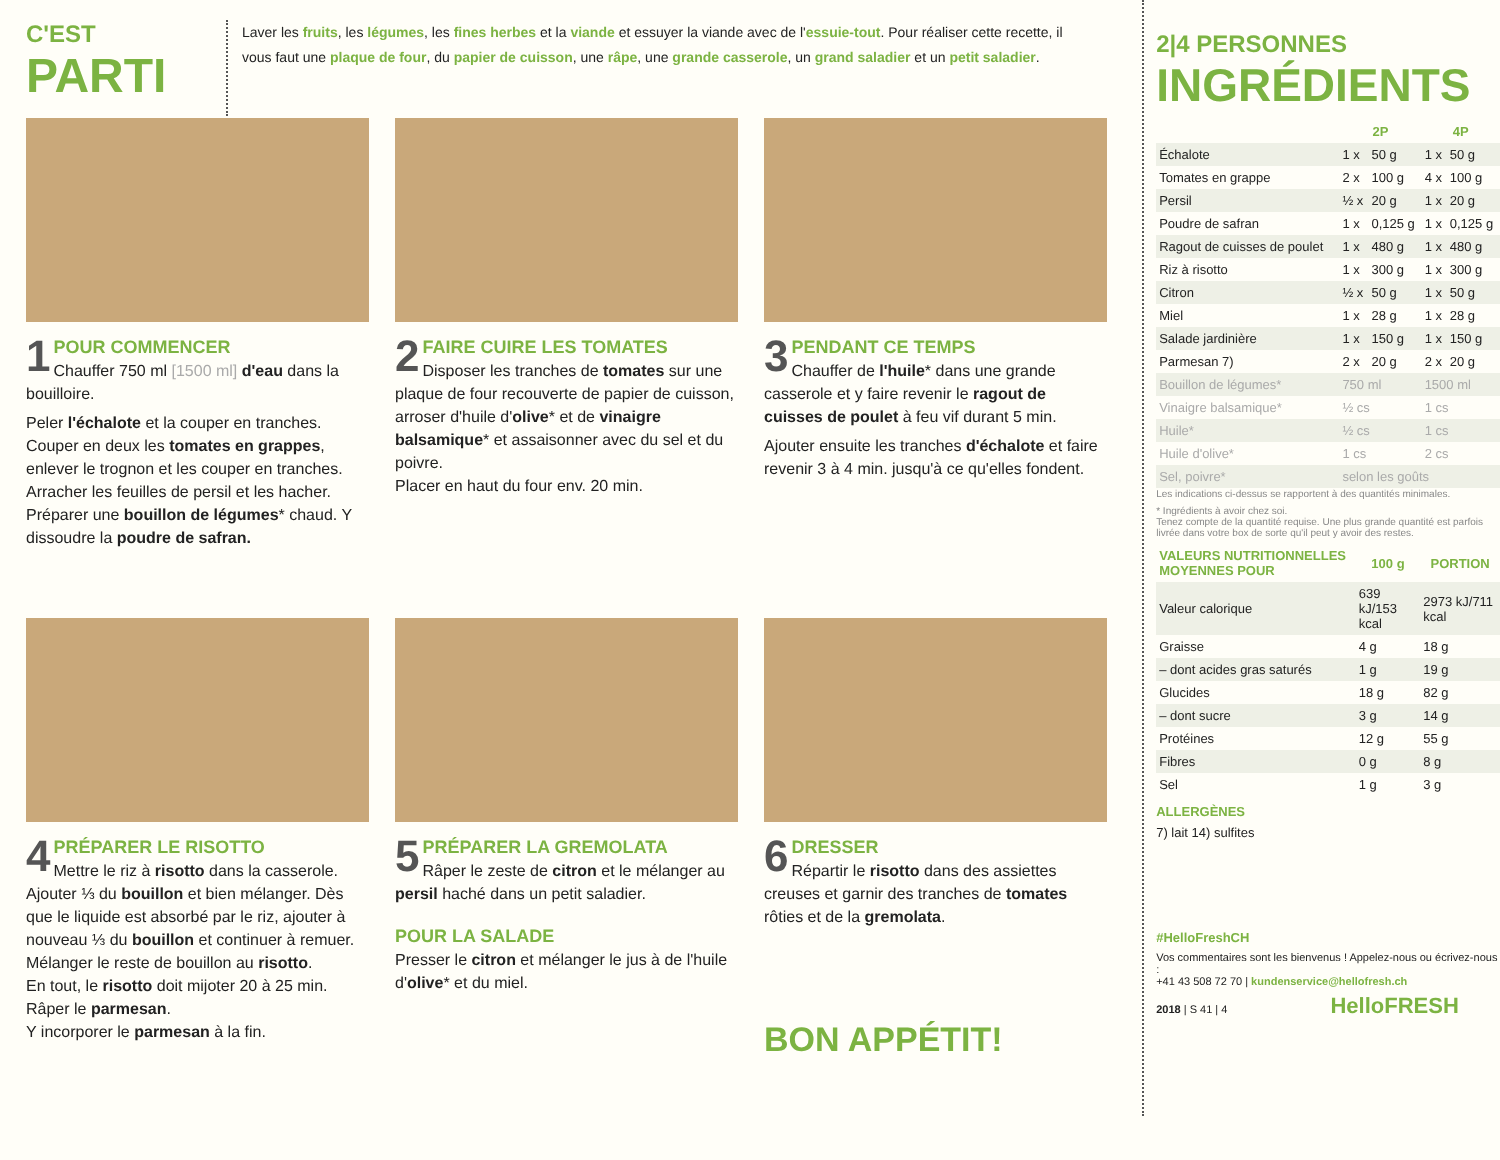C'EST
PARTI
Laver les fruits, les légumes, les fines herbes et la viande et essuyer la viande avec de l'essuie-tout. Pour réaliser cette recette, il vous faut une plaque de four, du papier de cuisson, une râpe, une grande casserole, un grand saladier et un petit saladier.
1
POUR COMMENCER
Chauffer 750 ml [1500 ml] d'eau dans la bouilloire.
Peler l'échalote et la couper en tranches. Couper en deux les tomates en grappes, enlever le trognon et les couper en tranches. Arracher les feuilles de persil et les hacher. Préparer une bouillon de légumes* chaud. Y dissoudre la poudre de safran.
2
FAIRE CUIRE LES TOMATES
Disposer les tranches de tomates sur une plaque de four recouverte de papier de cuisson, arroser d'huile d'olive* et de vinaigre balsamique* et assaisonner avec du sel et du poivre.
Placer en haut du four env. 20 min.
3
PENDANT CE TEMPS
Chauffer de l'huile* dans une grande casserole et y faire revenir le ragout de cuisses de poulet à feu vif durant 5 min.
Ajouter ensuite les tranches d'échalote et faire revenir 3 à 4 min. jusqu'à ce qu'elles fondent.
4
PRÉPARER LE RISOTTO
Mettre le riz à risotto dans la casserole. Ajouter ⅓ du bouillon et bien mélanger. Dès que le liquide est absorbé par le riz, ajouter à nouveau ⅓ du bouillon et continuer à remuer. Mélanger le reste de bouillon au risotto.
En tout, le risotto doit mijoter 20 à 25 min. Râper le parmesan.
Y incorporer le parmesan à la fin.
5
PRÉPARER LA GREMOLATA
Râper le zeste de citron et le mélanger au persil haché dans un petit saladier.
POUR LA SALADE
Presser le citron et mélanger le jus à de l'huile d'olive* et du miel.
6
DRESSER
Répartir le risotto dans des assiettes creuses et garnir des tranches de tomates rôties et de la gremolata.
BON APPÉTIT!
2|4 PERSONNES
INGRÉDIENTS
| | 2P | | 4P | |
| --- | --- | --- | --- | --- |
| Échalote | 1 x | 50 g | 1 x | 50 g |
| Tomates en grappe | 2 x | 100 g | 4 x | 100 g |
| Persil | ½ x | 20 g | 1 x | 20 g |
| Poudre de safran | 1 x | 0,125 g | 1 x | 0,125 g |
| Ragout de cuisses de poulet | 1 x | 480 g | 1 x | 480 g |
| Riz à risotto | 1 x | 300 g | 1 x | 300 g |
| Citron | ½ x | 50 g | 1 x | 50 g |
| Miel | 1 x | 28 g | 1 x | 28 g |
| Salade jardinière | 1 x | 150 g | 1 x | 150 g |
| Parmesan 7) | 2 x | 20 g | 2 x | 20 g |
| Bouillon de légumes* | 750 ml | | 1500 ml | |
| Vinaigre balsamique* | ½ cs | | 1 cs | |
| Huile* | ½ cs | | 1 cs | |
| Huile d'olive* | 1 cs | | 2 cs | |
| Sel, poivre* | selon les goûts | | | |
Les indications ci-dessus se rapportent à des quantités minimales.
* Ingrédients à avoir chez soi.
Tenez compte de la quantité requise. Une plus grande quantité est parfois livrée dans votre box de sorte qu'il peut y avoir des restes.
| VALEURS NUTRITIONNELLES MOYENNES POUR | 100 g | PORTION |
| --- | --- | --- |
| Valeur calorique | 639 kJ/153 kcal | 2973 kJ/711 kcal |
| Graisse | 4 g | 18 g |
| – dont acides gras saturés | 1 g | 19 g |
| Glucides | 18 g | 82 g |
| – dont sucre | 3 g | 14 g |
| Protéines | 12 g | 55 g |
| Fibres | 0 g | 8 g |
| Sel | 1 g | 3 g |
ALLERGÈNES
7) lait 14) sulfites
#HelloFreshCH
Vos commentaires sont les bienvenus ! Appelez-nous ou écrivez-nous :
+41 43 508 72 70 | kundenservice@hellofresh.ch
2018 | S 41 | 4 HelloFRESH